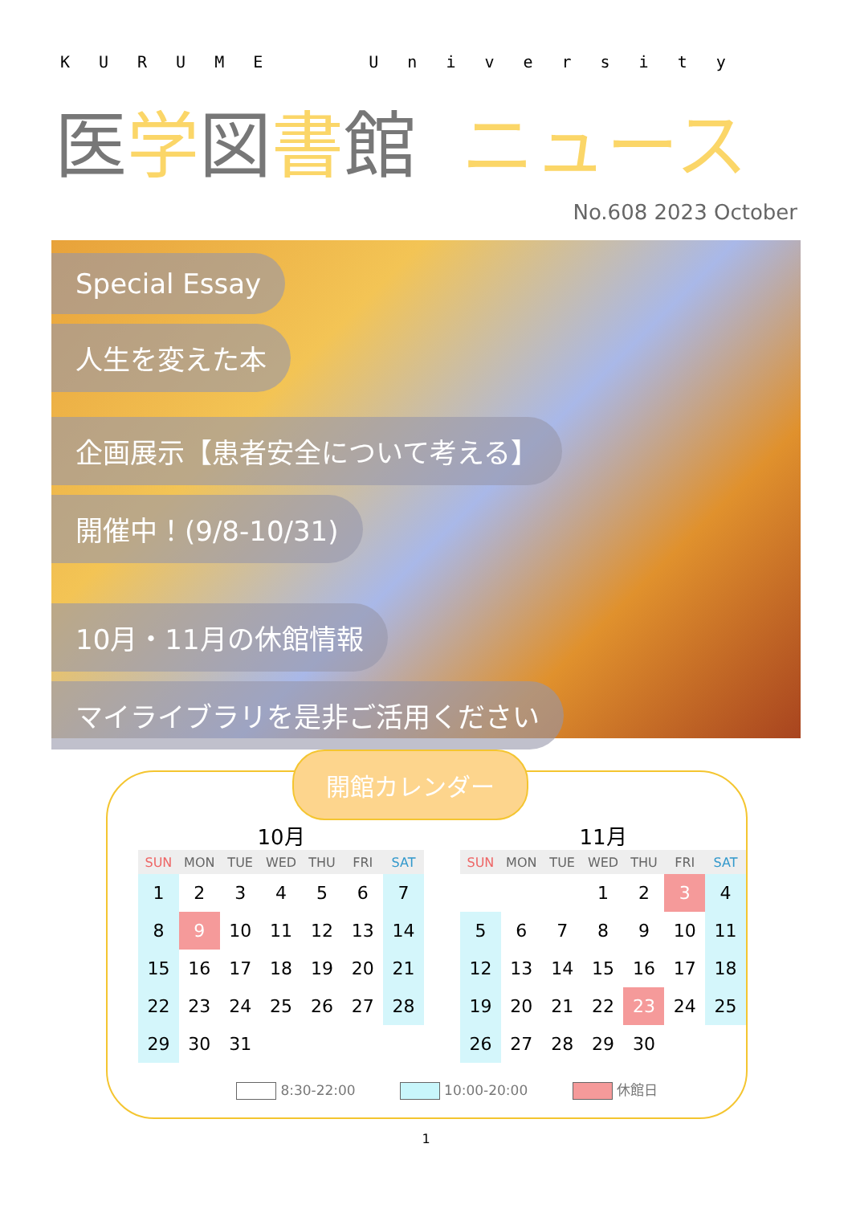KURUME University
医学図書館 ニュース
No.608 2023 October
Special Essay
人生を変えた本
企画展示【患者安全について考える】
開催中！(9/8-10/31)
10月・11月の休館情報
マイライブラリを是非ご活用ください
開館カレンダー
10月
| SUN | MON | TUE | WED | THU | FRI | SAT |
| --- | --- | --- | --- | --- | --- | --- |
| 1 | 2 | 3 | 4 | 5 | 6 | 7 |
| 8 | 9 | 10 | 11 | 12 | 13 | 14 |
| 15 | 16 | 17 | 18 | 19 | 20 | 21 |
| 22 | 23 | 24 | 25 | 26 | 27 | 28 |
| 29 | 30 | 31 | | | | |
11月
| SUN | MON | TUE | WED | THU | FRI | SAT |
| --- | --- | --- | --- | --- | --- | --- |
| | | | 1 | 2 | 3 | 4 |
| 5 | 6 | 7 | 8 | 9 | 10 | 11 |
| 12 | 13 | 14 | 15 | 16 | 17 | 18 |
| 19 | 20 | 21 | 22 | 23 | 24 | 25 |
| 26 | 27 | 28 | 29 | 30 | | |
8:30-22:00 10:00-20:00 休館日
1